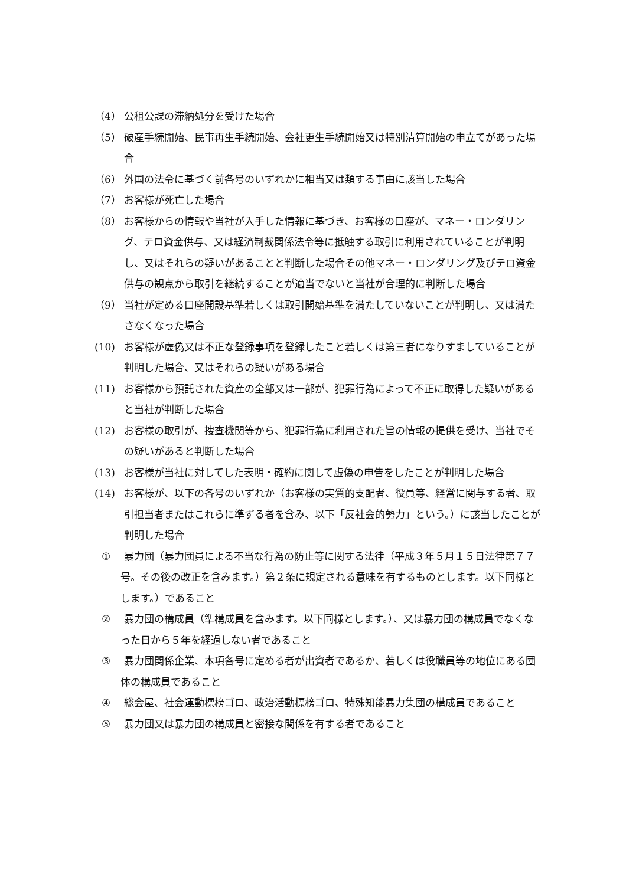（4） 公租公課の滞納処分を受けた場合
（5） 破産手続開始、民事再生手続開始、会社更生手続開始又は特別清算開始の申立てがあった場合
（6） 外国の法令に基づく前各号のいずれかに相当又は類する事由に該当した場合
（7） お客様が死亡した場合
（8） お客様からの情報や当社が入手した情報に基づき、お客様の口座が、マネー・ロンダリング、テロ資金供与、又は経済制裁関係法令等に抵触する取引に利用されていることが判明し、又はそれらの疑いがあることと判断した場合その他マネー・ロンダリング及びテロ資金供与の観点から取引を継続することが適当でないと当社が合理的に判断した場合
（9） 当社が定める口座開設基準若しくは取引開始基準を満たしていないことが判明し、又は満たさなくなった場合
(10) お客様が虚偽又は不正な登録事項を登録したこと若しくは第三者になりすましていることが判明した場合、又はそれらの疑いがある場合
(11) お客様から預託された資産の全部又は一部が、犯罪行為によって不正に取得した疑いがあると当社が判断した場合
(12) お客様の取引が、捜査機関等から、犯罪行為に利用された旨の情報の提供を受け、当社でその疑いがあると判断した場合
(13) お客様が当社に対してした表明・確約に関して虚偽の申告をしたことが判明した場合
(14) お客様が、以下の各号のいずれか（お客様の実質的支配者、役員等、経営に関与する者、取引担当者またはこれらに準ずる者を含み、以下「反社会的勢力」という。）に該当したことが判明した場合
① 暴力団（暴力団員による不当な行為の防止等に関する法律（平成３年５月１５日法律第７７号。その後の改正を含みます。）第２条に規定される意味を有するものとします。以下同様とします。）であること
② 暴力団の構成員（準構成員を含みます。以下同様とします。）、又は暴力団の構成員でなくなった日から５年を経過しない者であること
③ 暴力団関係企業、本項各号に定める者が出資者であるか、若しくは役職員等の地位にある団体の構成員であること
④ 総会屋、社会運動標榜ゴロ、政治活動標榜ゴロ、特殊知能暴力集団の構成員であること
⑤ 暴力団又は暴力団の構成員と密接な関係を有する者であること